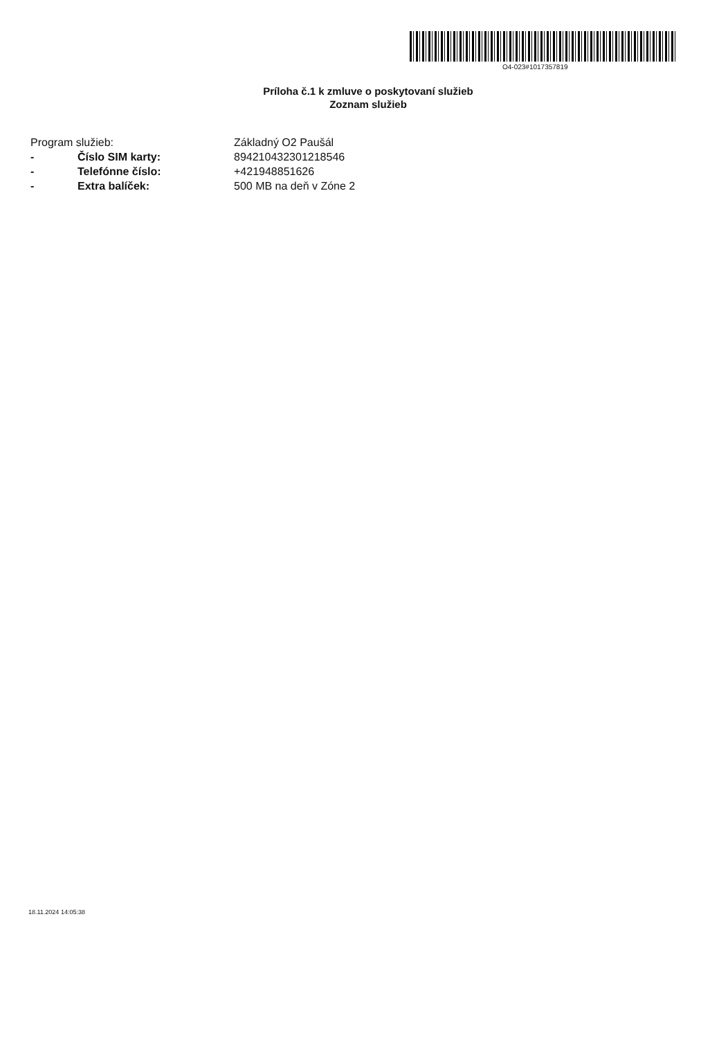O4-023#1017357819
Príloha č.1 k zmluve o poskytovaní služieb
Zoznam služieb
Program služieb: Základný O2 Paušál
- Číslo SIM karty: 8942104323012185​46
- Telefónne číslo: +421948851626
- Extra balíček: 500 MB na deň v Zóne 2
18.11.2024 14:05:38